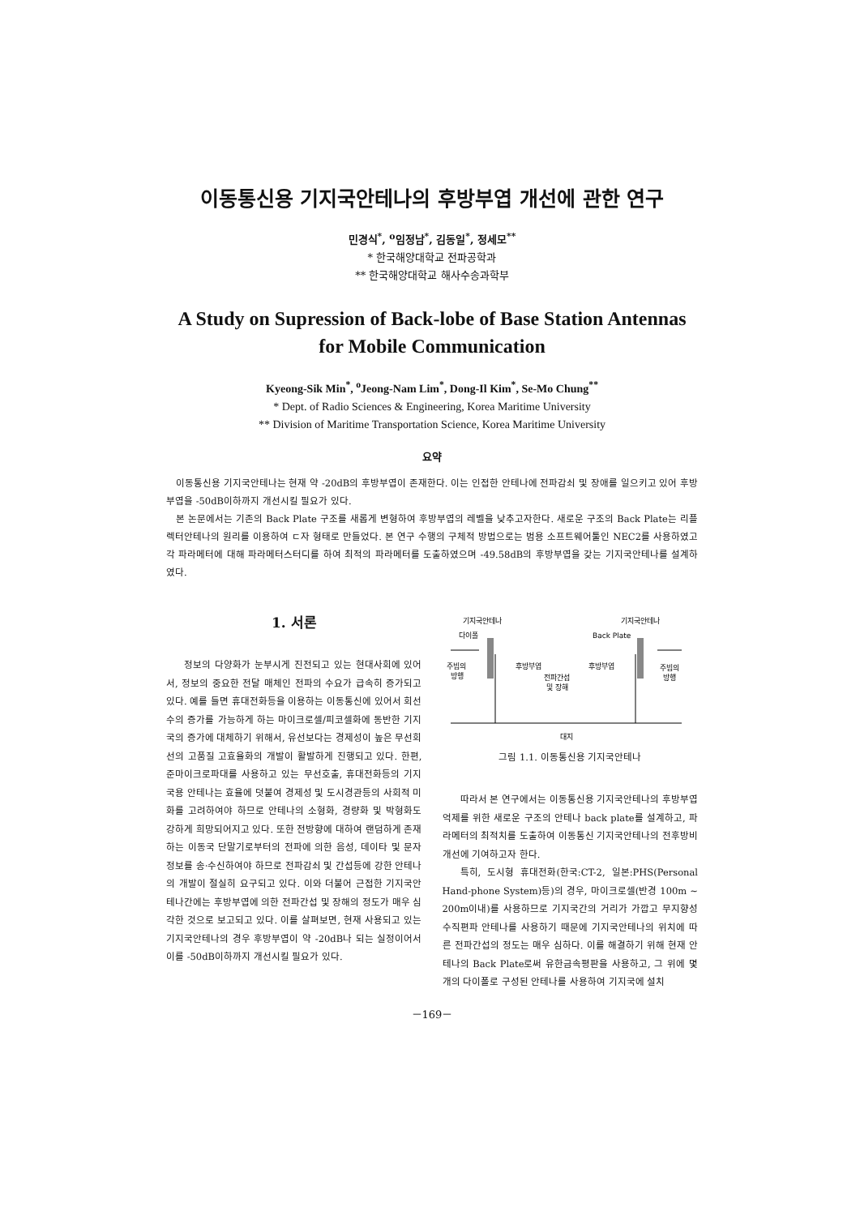이동통신용 기지국안테나의 후방부엽 개선에 관한 연구
민경식<sup>*</sup>, <sup>o</sup>임정남<sup>*</sup>, 김동일<sup>*</sup>, 정세모<sup>**</sup>
* 한국해양대학교 전파공학과
** 한국해양대학교 해사수송과학부
A Study on Supression of Back-lobe of Base Station Antennas
for Mobile Communication
Kyeong-Sik Min<sup>*</sup>, <sup>o</sup>Jeong-Nam Lim<sup>*</sup>, Dong-Il Kim<sup>*</sup>, Se-Mo Chung<sup>**</sup>
* Dept. of Radio Sciences & Engineering, Korea Maritime University
** Division of Maritime Transportation Science, Korea Maritime University
요약
이동통신용 기지국안테나는 현재 약 -20dB의 후방부엽이 존재한다. 이는 인접한 안테나에 전파감쇠 및 장애를 일으키고 있어 후방부엽을 -50dB이하까지 개선시킬 필요가 있다.
본 논문에서는 기존의 Back Plate 구조를 새롭게 변형하여 후방부엽의 레벨을 낮추고자한다. 새로운 구조의 Back Plate는 리플렉터안테나의 원리를 이용하여 ㄷ자 형태로 만들었다. 본 연구 수행의 구체적 방법으로는 범용 소프트웨어툴인 NEC2를 사용하였고 각 파라메터에 대해 파라메터스터디를 하여 최적의 파라메터를 도출하였으며 -49.58dB의 후방부엽을 갖는 기지국안테나를 설계하였다.
1. 서론
정보의 다양화가 눈부시게 진전되고 있는 현대사회에 있어서, 정보의 중요한 전달 매체인 전파의 수요가 급속히 증가되고 있다. 예를 들면 휴대전화등을 이용하는 이동통신에 있어서 회선수의 증가를 가능하게 하는 마이크로셀/피코셀화에 동반한 기지국의 증가에 대체하기 위해서, 유선보다는 경제성이 높은 무선회선의 고품질 고효율화의 개발이 활발하게 진행되고 있다. 한편, 준마이크로파대를 사용하고 있는 무선호출, 휴대전화등의 기지국용 안테나는 효율에 덧붙여 경제성 및 도시경관등의 사회적 미화를 고려하여야 하므로 안테나의 소형화, 경량화 및 박형화도 강하게 희망되어지고 있다. 또한 전방향에 대하여 랜덤하게 존재하는 이동국 단말기로부터의 전파에 의한 음성, 데이타 및 문자정보를 송·수신하여야 하므로 전파감쇠 및 간섭등에 강한 안테나의 개발이 절실히 요구되고 있다. 이와 더불어 근접한 기지국안테나간에는 후방부엽에 의한 전파간섭 및 장해의 정도가 매우 심각한 것으로 보고되고 있다. 이를 살펴보면, 현재 사용되고 있는 기지국안테나의 경우 후방부엽이 약 -20dB나 되는 실정이어서 이를 -50dB이하까지 개선시킬 필요가 있다.
기지국안테나
기지국안테나
다이폴
Back Plate
주빔의
방행
후방부엽
후방부엽
전파간섭
및 장해
주빔의
방행
대지
그림 1.1. 이동통신용 기지국안테나
따라서 본 연구에서는 이동통신용 기지국안테나의 후방부엽 억제를 위한 새로운 구조의 안테나 back plate를 설계하고, 파라메터의 최적치를 도출하여 이동통신 기지국안테나의 전후방비 개선에 기여하고자 한다.
특히, 도시형 휴대전화(한국:CT-2, 일본:PHS(Personal Hand-phone System)등)의 경우, 마이크로셀(반경 100m ~ 200m이내)를 사용하므로 기지국간의 거리가 가깝고 무지향성 수직편파 안테나를 사용하기 때문에 기지국안테나의 위치에 따른 전파간섭의 정도는 매우 심하다. 이를 해결하기 위해 현재 안테나의 Back Plate로써 유한금속평판을 사용하고, 그 위에 몇개의 다이폴로 구성된 안테나를 사용하여 기지국에 설치
－169－